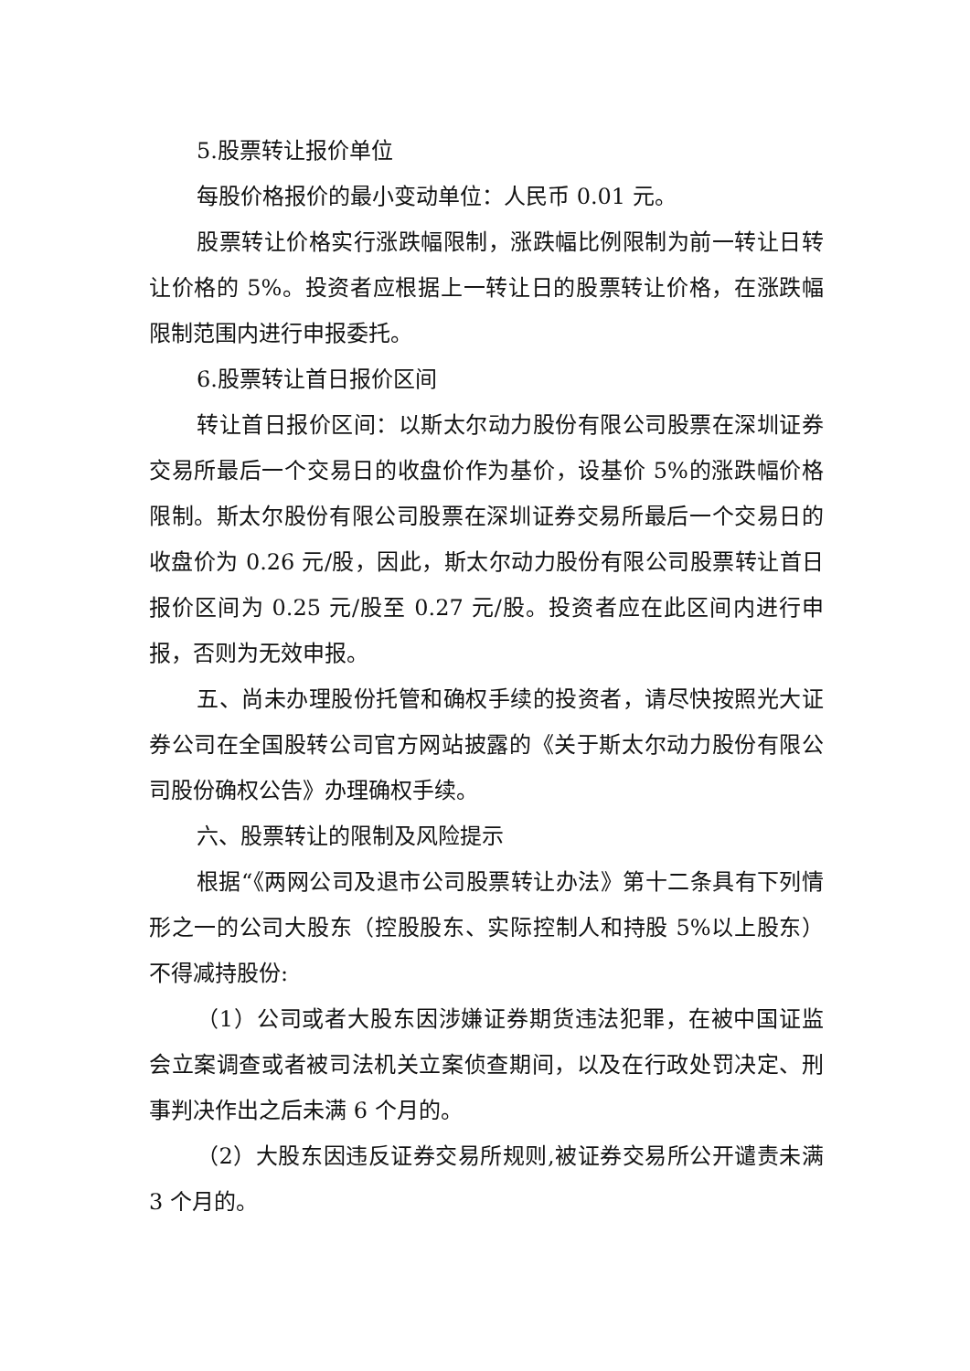5.股票转让报价单位
每股价格报价的最小变动单位：人民币 0.01 元。
股票转让价格实行涨跌幅限制，涨跌幅比例限制为前一转让日转让价格的 5%。投资者应根据上一转让日的股票转让价格，在涨跌幅限制范围内进行申报委托。
6.股票转让首日报价区间
转让首日报价区间：以斯太尔动力股份有限公司股票在深圳证券交易所最后一个交易日的收盘价作为基价，设基价 5%的涨跌幅价格限制。斯太尔股份有限公司股票在深圳证券交易所最后一个交易日的收盘价为 0.26 元/股，因此，斯太尔动力股份有限公司股票转让首日报价区间为 0.25 元/股至 0.27 元/股。投资者应在此区间内进行申报，否则为无效申报。
五、尚未办理股份托管和确权手续的投资者，请尽快按照光大证券公司在全国股转公司官方网站披露的《关于斯太尔动力股份有限公司股份确权公告》办理确权手续。
六、股票转让的限制及风险提示
根据“《两网公司及退市公司股票转让办法》第十二条具有下列情形之一的公司大股东（控股股东、实际控制人和持股 5%以上股东）不得减持股份:
（1）公司或者大股东因涉嫌证券期货违法犯罪，在被中国证监会立案调查或者被司法机关立案侦查期间，以及在行政处罚决定、刑事判决作出之后未满 6 个月的。
（2）大股东因违反证券交易所规则,被证券交易所公开谴责未满 3 个月的。